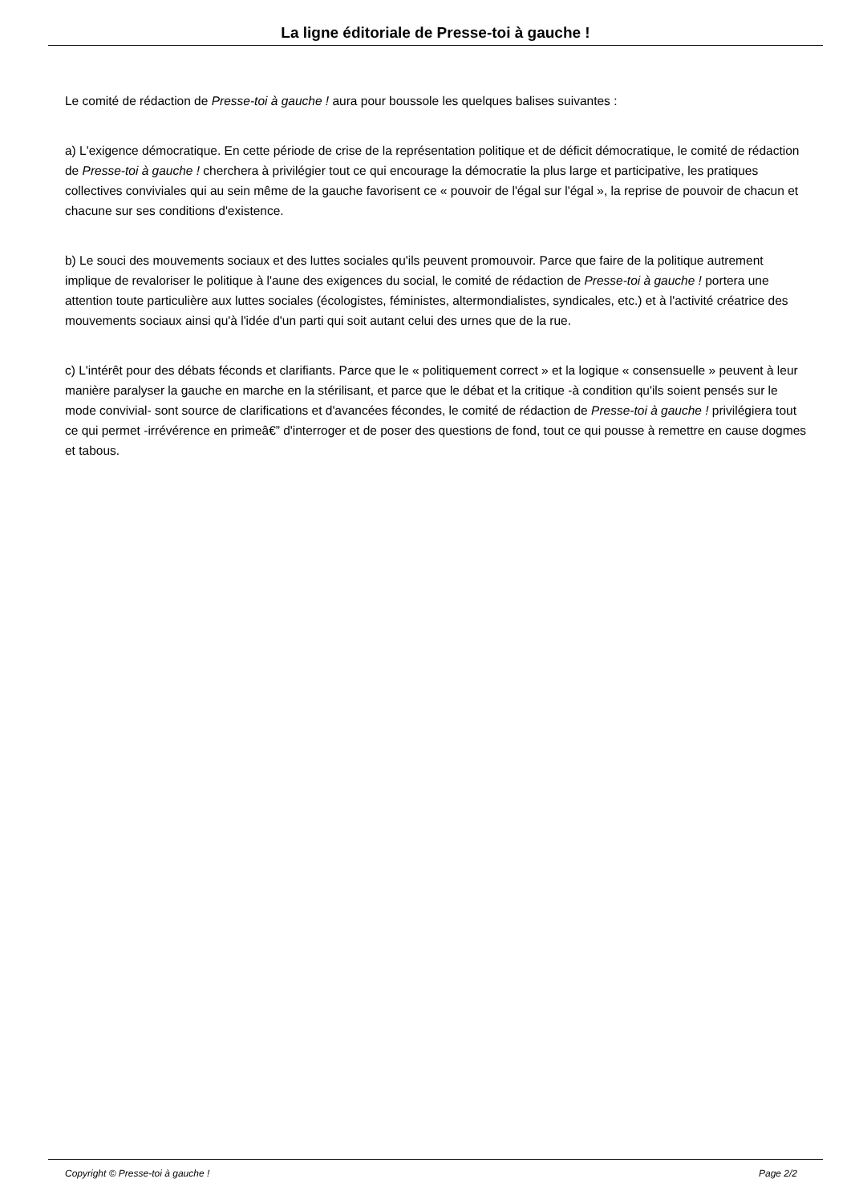La ligne éditoriale de Presse-toi à gauche !
Le comité de rédaction de Presse-toi à gauche ! aura pour boussole les quelques balises suivantes :
a) L'exigence démocratique. En cette période de crise de la représentation politique et de déficit démocratique, le comité de rédaction de Presse-toi à gauche ! cherchera à privilégier tout ce qui encourage la démocratie la plus large et participative, les pratiques collectives conviviales qui au sein même de la gauche favorisent ce « pouvoir de l'égal sur l'égal », la reprise de pouvoir de chacun et chacune sur ses conditions d'existence.
b) Le souci des mouvements sociaux et des luttes sociales qu'ils peuvent promouvoir. Parce que faire de la politique autrement implique de revaloriser le politique à l'aune des exigences du social, le comité de rédaction de Presse-toi à gauche ! portera une attention toute particulière aux luttes sociales (écologistes, féministes, altermondialistes, syndicales, etc.) et à l'activité créatrice des mouvements sociaux ainsi qu'à l'idée d'un parti qui soit autant celui des urnes que de la rue.
c) L'intérêt pour des débats féconds et clarifiants. Parce que le « politiquement correct » et la logique « consensuelle » peuvent à leur manière paralyser la gauche en marche en la stérilisant, et parce que le débat et la critique -à condition qu'ils soient pensés sur le mode convivial- sont source de clarifications et d'avancées fécondes, le comité de rédaction de Presse-toi à gauche ! privilégiera tout ce qui permet -irrévérence en primeâ€” d'interroger et de poser des questions de fond, tout ce qui pousse à remettre en cause dogmes et tabous.
Copyright © Presse-toi à gauche ! Page 2/2